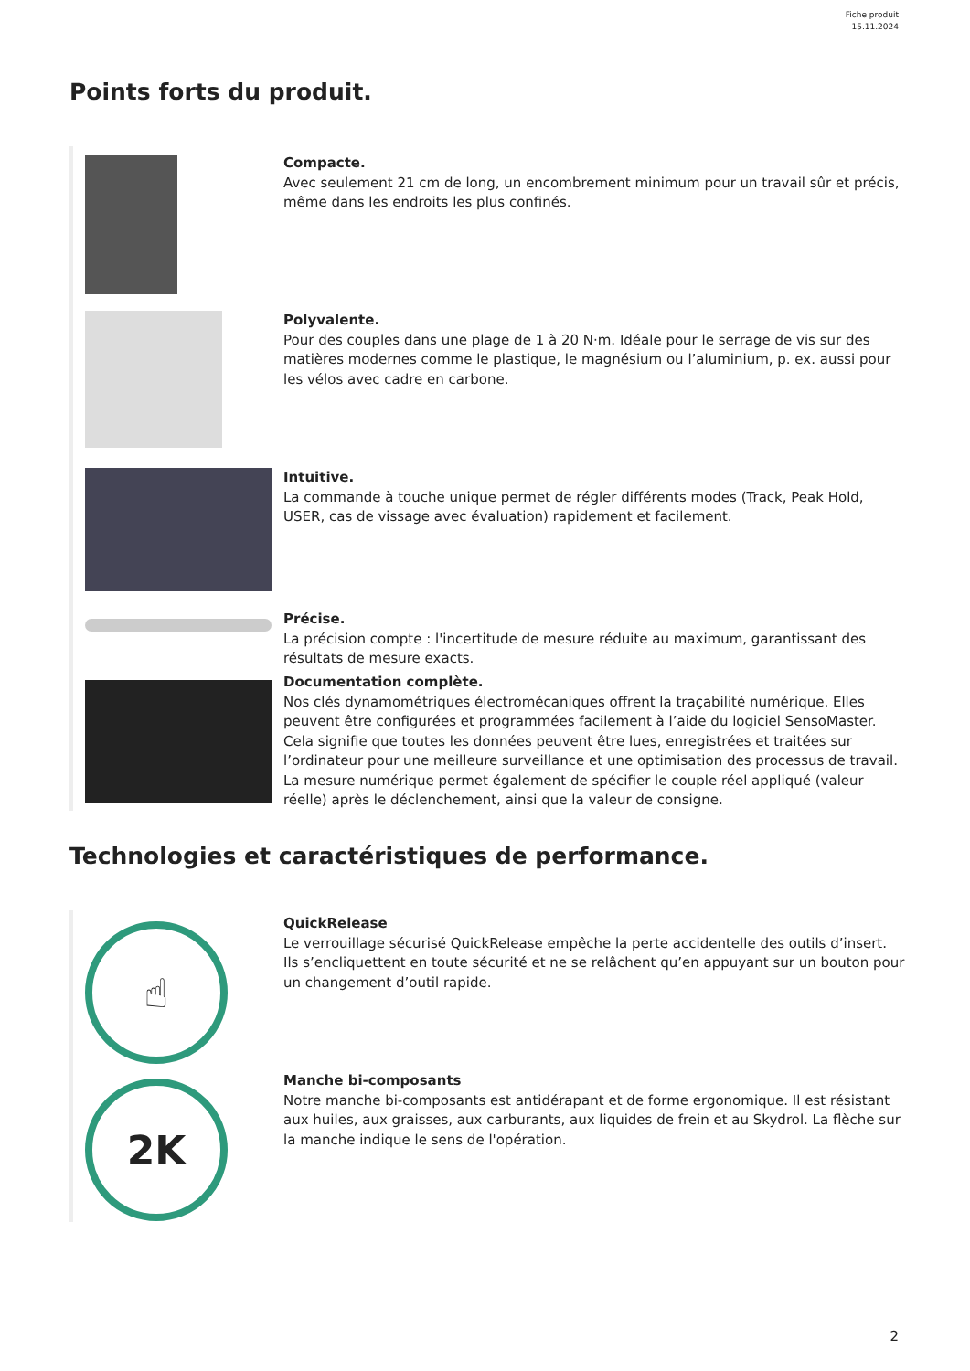Fiche produit
15.11.2024
Points forts du produit.
Compacte.
Avec seulement 21 cm de long, un encombrement minimum pour un travail sûr et précis, même dans les endroits les plus confinés.
Polyvalente.
Pour des couples dans une plage de 1 à 20 N·m. Idéale pour le serrage de vis sur des matières modernes comme le plastique, le magnésium ou l’aluminium, p. ex. aussi pour les vélos avec cadre en carbone.
Intuitive.
La commande à touche unique permet de régler différents modes (Track, Peak Hold, USER, cas de vissage avec évaluation) rapidement et facilement.
Précise.
La précision compte : l'incertitude de mesure réduite au maximum, garantissant des résultats de mesure exacts.
Documentation complète.
Nos clés dynamométriques électromécaniques offrent la traçabilité numérique. Elles peuvent être configurées et programmées facilement à l’aide du logiciel SensoMaster. Cela signifie que toutes les données peuvent être lues, enregistrées et traitées sur l’ordinateur pour une meilleure surveillance et une optimisation des processus de travail. La mesure numérique permet également de spécifier le couple réel appliqué (valeur réelle) après le déclenchement, ainsi que la valeur de consigne.
Technologies et caractéristiques de performance.
☝
QuickRelease
Le verrouillage sécurisé QuickRelease empêche la perte accidentelle des outils d’insert. Ils s’encliquettent en toute sécurité et ne se relâchent qu’en appuyant sur un bouton pour un changement d’outil rapide.
2K
Manche bi-composants
Notre manche bi-composants est antidérapant et de forme ergonomique. Il est résistant aux huiles, aux graisses, aux carburants, aux liquides de frein et au Skydrol. La flèche sur la manche indique le sens de l'opération.
2